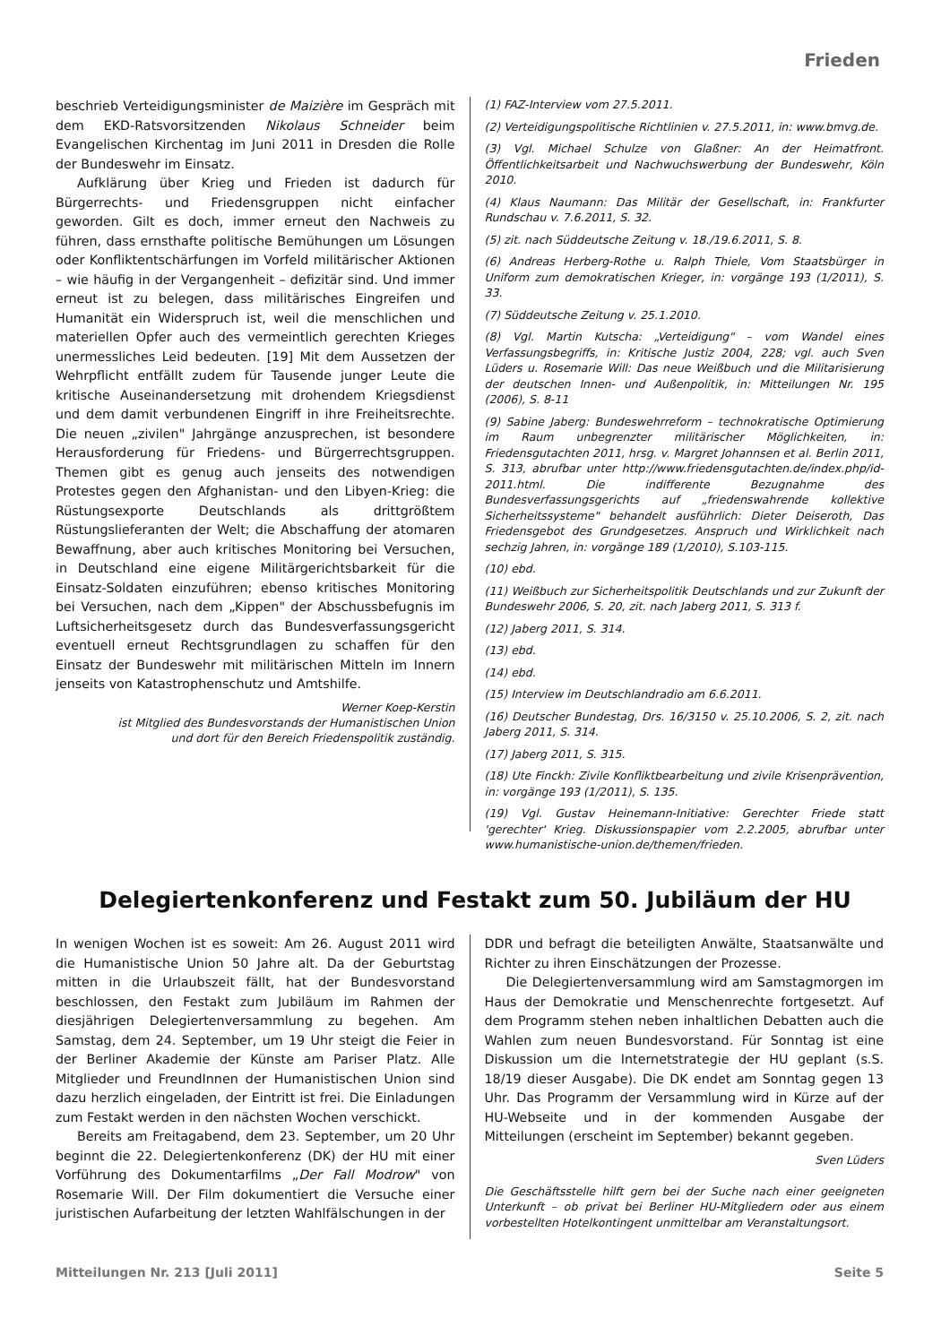Frieden
beschrieb Verteidigungsminister de Maizière im Gespräch mit dem EKD-Ratsvorsitzenden Nikolaus Schneider beim Evangelischen Kirchentag im Juni 2011 in Dresden die Rolle der Bundeswehr im Einsatz.
Aufklärung über Krieg und Frieden ist dadurch für Bürgerrechts- und Friedensgruppen nicht einfacher geworden. Gilt es doch, immer erneut den Nachweis zu führen, dass ernsthafte politische Bemühungen um Lösungen oder Konfliktentschärfungen im Vorfeld militärischer Aktionen – wie häufig in der Vergangenheit – defizitär sind. Und immer erneut ist zu belegen, dass militärisches Eingreifen und Humanität ein Widerspruch ist, weil die menschlichen und materiellen Opfer auch des vermeintlich gerechten Krieges unermessliches Leid bedeuten. [19] Mit dem Aussetzen der Wehrpflicht entfällt zudem für Tausende junger Leute die kritische Auseinandersetzung mit drohendem Kriegsdienst und dem damit verbundenen Eingriff in ihre Freiheitsrechte. Die neuen „zivilen" Jahrgänge anzusprechen, ist besondere Herausforderung für Friedens- und Bürgerrechtsgruppen. Themen gibt es genug auch jenseits des notwendigen Protestes gegen den Afghanistan- und den Libyen-Krieg: die Rüstungsexporte Deutschlands als drittgrößtem Rüstungslieferanten der Welt; die Abschaffung der atomaren Bewaffnung, aber auch kritisches Monitoring bei Versuchen, in Deutschland eine eigene Militärgerichtsbarkeit für die Einsatz-Soldaten einzuführen; ebenso kritisches Monitoring bei Versuchen, nach dem „Kippen" der Abschussbefugnis im Luftsicherheitsgesetz durch das Bundesverfassungsgericht eventuell erneut Rechtsgrundlagen zu schaffen für den Einsatz der Bundeswehr mit militärischen Mitteln im Innern jenseits von Katastrophenschutz und Amtshilfe.
Werner Koep-Kerstin
ist Mitglied des Bundesvorstands der Humanistischen Union
und dort für den Bereich Friedenspolitik zuständig.
(1) FAZ-Interview vom 27.5.2011.
(2) Verteidigungspolitische Richtlinien v. 27.5.2011, in: www.bmvg.de.
(3) Vgl. Michael Schulze von Glaßner: An der Heimatfront. Öffentlichkeitsarbeit und Nachwuchswerbung der Bundeswehr, Köln 2010.
(4) Klaus Naumann: Das Militär der Gesellschaft, in: Frankfurter Rundschau v. 7.6.2011, S. 32.
(5) zit. nach Süddeutsche Zeitung v. 18./19.6.2011, S. 8.
(6) Andreas Herberg-Rothe u. Ralph Thiele, Vom Staatsbürger in Uniform zum demokratischen Krieger, in: vorgänge 193 (1/2011), S. 33.
(7) Süddeutsche Zeitung v. 25.1.2010.
(8) Vgl. Martin Kutscha: „Verteidigung" – vom Wandel eines Verfassungsbegriffs, in: Kritische Justiz 2004, 228; vgl. auch Sven Lüders u. Rosemarie Will: Das neue Weißbuch und die Militarisierung der deutschen Innen- und Außenpolitik, in: Mitteilungen Nr. 195 (2006), S. 8-11
(9) Sabine Jaberg: Bundeswehrreform – technokratische Optimierung im Raum unbegrenzter militärischer Möglichkeiten, in: Friedensgutachten 2011, hrsg. v. Margret Johannsen et al. Berlin 2011, S. 313, abrufbar unter http://www.friedensgutachten.de/index.php/id-2011.html. Die indifferente Bezugnahme des Bundesverfassungsgerichts auf „friedenswahrende kollektive Sicherheitssysteme" behandelt ausführlich: Dieter Deiseroth, Das Friedensgebot des Grundgesetzes. Anspruch und Wirklichkeit nach sechzig Jahren, in: vorgänge 189 (1/2010), S.103-115.
(10) ebd.
(11) Weißbuch zur Sicherheitspolitik Deutschlands und zur Zukunft der Bundeswehr 2006, S. 20, zit. nach Jaberg 2011, S. 313 f.
(12) Jaberg 2011, S. 314.
(13) ebd.
(14) ebd.
(15) Interview im Deutschlandradio am 6.6.2011.
(16) Deutscher Bundestag, Drs. 16/3150 v. 25.10.2006, S. 2, zit. nach Jaberg 2011, S. 314.
(17) Jaberg 2011, S. 315.
(18) Ute Finckh: Zivile Konfliktbearbeitung und zivile Krisenprävention, in: vorgänge 193 (1/2011), S. 135.
(19) Vgl. Gustav Heinemann-Initiative: Gerechter Friede statt 'gerechter' Krieg. Diskussionspapier vom 2.2.2005, abrufbar unter www.humanistische-union.de/themen/frieden.
Delegiertenkonferenz und Festakt zum 50. Jubiläum der HU
In wenigen Wochen ist es soweit: Am 26. August 2011 wird die Humanistische Union 50 Jahre alt. Da der Geburtstag mitten in die Urlaubszeit fällt, hat der Bundesvorstand beschlossen, den Festakt zum Jubiläum im Rahmen der diesjährigen Delegiertenversammlung zu begehen. Am Samstag, dem 24. September, um 19 Uhr steigt die Feier in der Berliner Akademie der Künste am Pariser Platz. Alle Mitglieder und FreundInnen der Humanistischen Union sind dazu herzlich eingeladen, der Eintritt ist frei. Die Einladungen zum Festakt werden in den nächsten Wochen verschickt.
Bereits am Freitagabend, dem 23. September, um 20 Uhr beginnt die 22. Delegiertenkonferenz (DK) der HU mit einer Vorführung des Dokumentarfilms „Der Fall Modrow" von Rosemarie Will. Der Film dokumentiert die Versuche einer juristischen Aufarbeitung der letzten Wahlfälschungen in der
DDR und befragt die beteiligten Anwälte, Staatsanwälte und Richter zu ihren Einschätzungen der Prozesse.
Die Delegiertenversammlung wird am Samstagmorgen im Haus der Demokratie und Menschenrechte fortgesetzt. Auf dem Programm stehen neben inhaltlichen Debatten auch die Wahlen zum neuen Bundesvorstand. Für Sonntag ist eine Diskussion um die Internetstrategie der HU geplant (s.S. 18/19 dieser Ausgabe). Die DK endet am Sonntag gegen 13 Uhr. Das Programm der Versammlung wird in Kürze auf der HU-Webseite und in der kommenden Ausgabe der Mitteilungen (erscheint im September) bekannt gegeben.
Sven Lüders
Die Geschäftsstelle hilft gern bei der Suche nach einer geeigneten Unterkunft – ob privat bei Berliner HU-Mitgliedern oder aus einem vorbestellten Hotelkontingent unmittelbar am Veranstaltungsort.
Mitteilungen Nr. 213 [Juli 2011] Seite 5